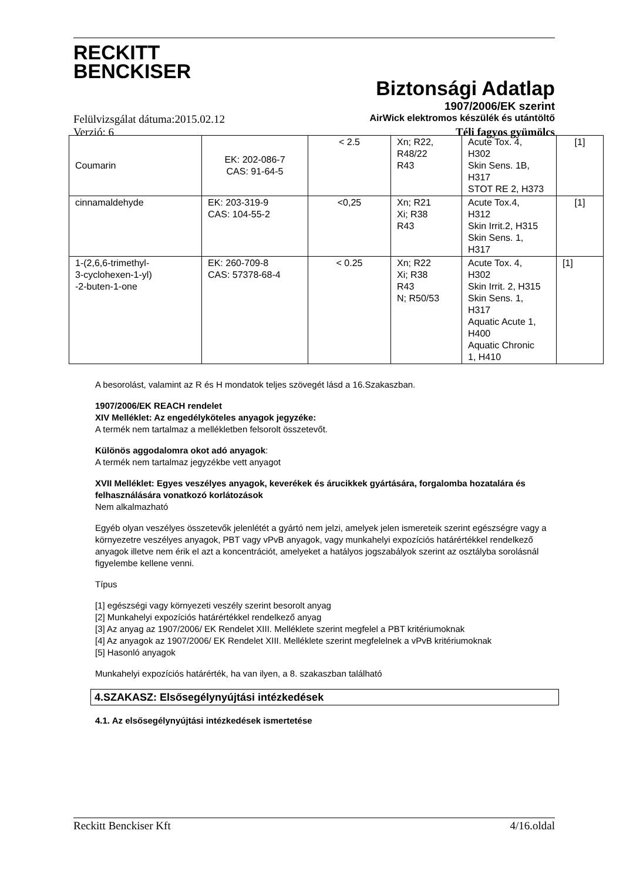RECKITT
BENCKISER
Biztonsági Adatlap
1907/2006/EK szerint
Felülvizsgálat dátuma:2015.02.12 AirWick elektromos készülék és utántöltő
Verzió: 6 Téli fagyos gyümölcs
| Coumarin | EK: 202-086-7 CAS: 91-64-5 | < 2.5 | Xn; R22, R48/22 R43 | Acute Tox. 4, H302 Skin Sens. 1B, H317 STOT RE 2, H373 | [1] |
| cinnamaldehyde | EK: 203-319-9 CAS: 104-55-2 | <0,25 | Xn; R21 Xi; R38 R43 | Acute Tox.4, H312 Skin Irrit.2, H315 Skin Sens. 1, H317 | [1] |
| 1-(2,6,6-trimethyl- 3-cyclohexen-1-yl) -2-buten-1-one | EK: 260-709-8 CAS: 57378-68-4 | < 0.25 | Xn; R22 Xi; R38 R43 N; R50/53 | Acute Tox. 4, H302 Skin Irrit. 2, H315 Skin Sens. 1, H317 Aquatic Acute 1, H400 Aquatic Chronic 1, H410 | [1] |
A besorolást, valamint az R és H mondatok teljes szövegét lásd a 16.Szakaszban.
1907/2006/EK REACH rendelet
XIV Melléklet: Az engedélyköteles anyagok jegyzéke:
A termék nem tartalmaz a mellékletben felsorolt összetevőt.
Különös aggodalomra okot adó anyagok:
A termék nem tartalmaz jegyzékbe vett anyagot
XVII Melléklet: Egyes veszélyes anyagok, keverékek és árucikkek gyártására, forgalomba hozatalára és felhasználására vonatkozó korlátozások
Nem alkalmazható
Egyéb olyan veszélyes összetevők jelenlétét a gyártó nem jelzi, amelyek jelen ismereteik szerint egészségre vagy a környezetre veszélyes anyagok, PBT vagy vPvB anyagok, vagy munkahelyi expozíciós határértékkel rendelkező anyagok illetve nem érik el azt a koncentrációt, amelyeket a hatályos jogszabályok szerint az osztályba sorolásnál figyelembe kellene venni.
Típus
[1] egészségi vagy környezeti veszély szerint besorolt anyag
[2] Munkahelyi expozíciós határértékkel rendelkező anyag
[3] Az anyag az 1907/2006/ EK Rendelet XIII. Melléklete szerint megfelel a PBT kritériumoknak
[4] Az anyagok az 1907/2006/ EK Rendelet XIII. Melléklete szerint megfelelnek a vPvB kritériumoknak
[5] Hasonló anyagok
Munkahelyi expozíciós határérték, ha van ilyen, a 8. szakaszban található
4.SZAKASZ: Elsősegélynyújtási intézkedések
4.1. Az elsősegélynyújtási intézkedések ismertetése
Reckitt Benckiser Kft 4/16.oldal